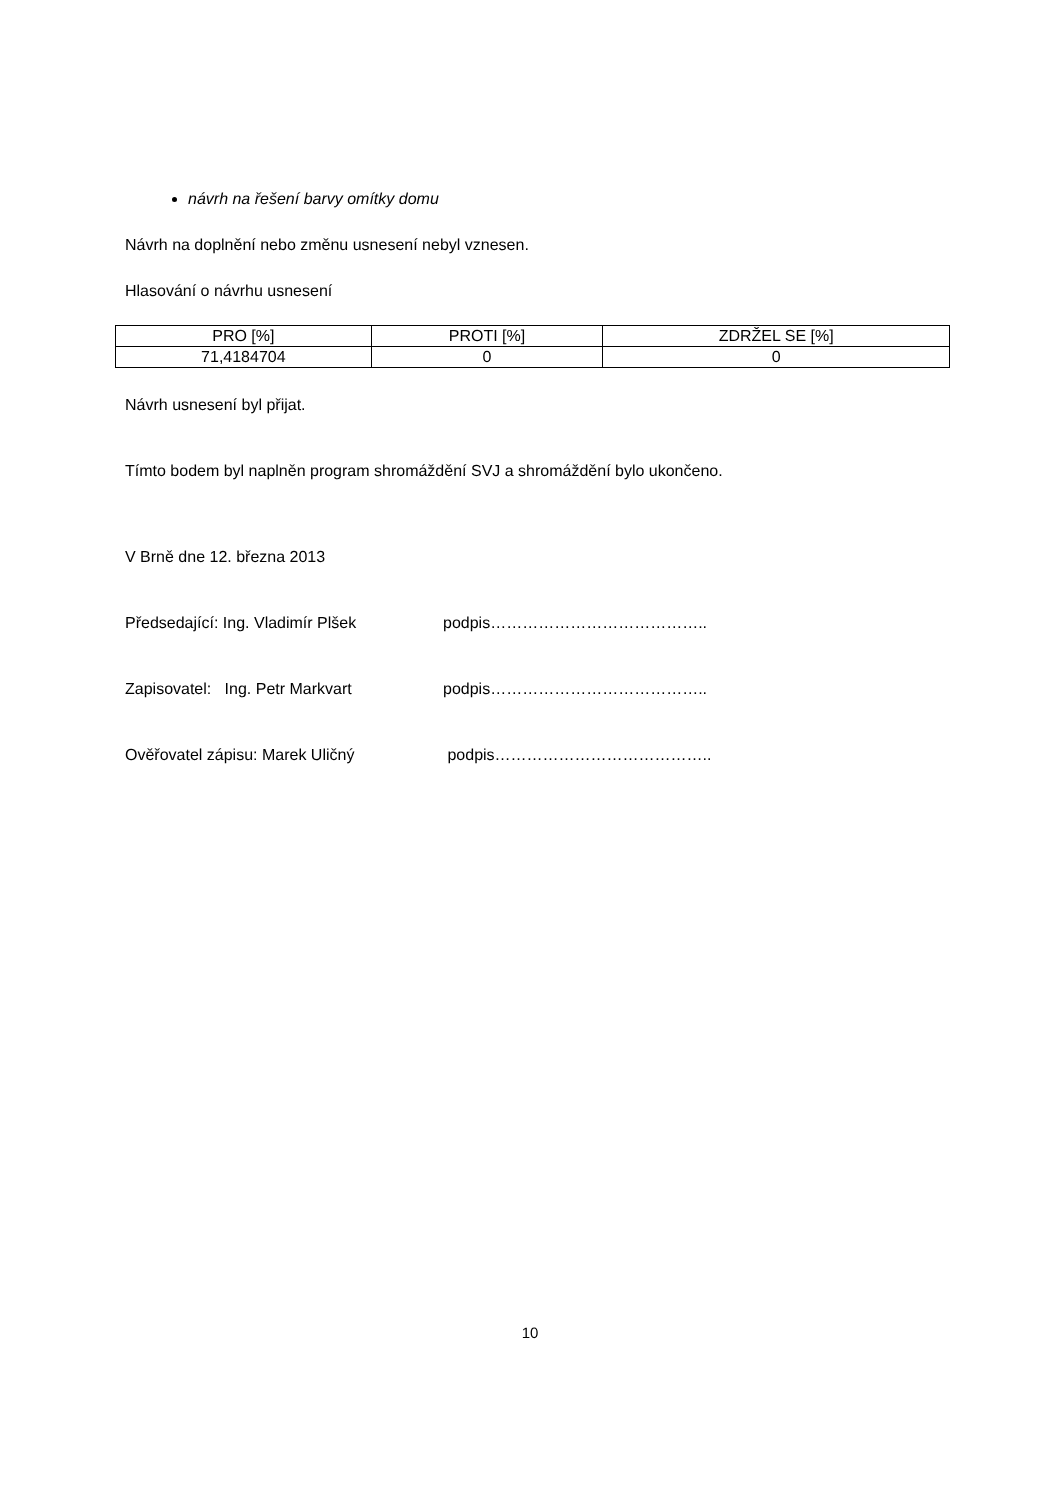návrh na řešení barvy omítky domu
Návrh na doplnění nebo změnu usnesení nebyl vznesen.
Hlasování o návrhu usnesení
| PRO [%] | PROTI [%] | ZDRŽEL SE [%] |
| --- | --- | --- |
| 71,4184704 | 0 | 0 |
Návrh usnesení byl přijat.
Tímto bodem byl naplněn program shromáždění SVJ a shromáždění bylo ukončeno.
V Brně dne 12. března 2013
Předsedající: Ing. Vladimír Plšek podpis…………………………………..
Zapisovatel: Ing. Petr Markvart podpis…………………………………..
Ověřovatel zápisu: Marek Uličný podpis…………………………………..
10